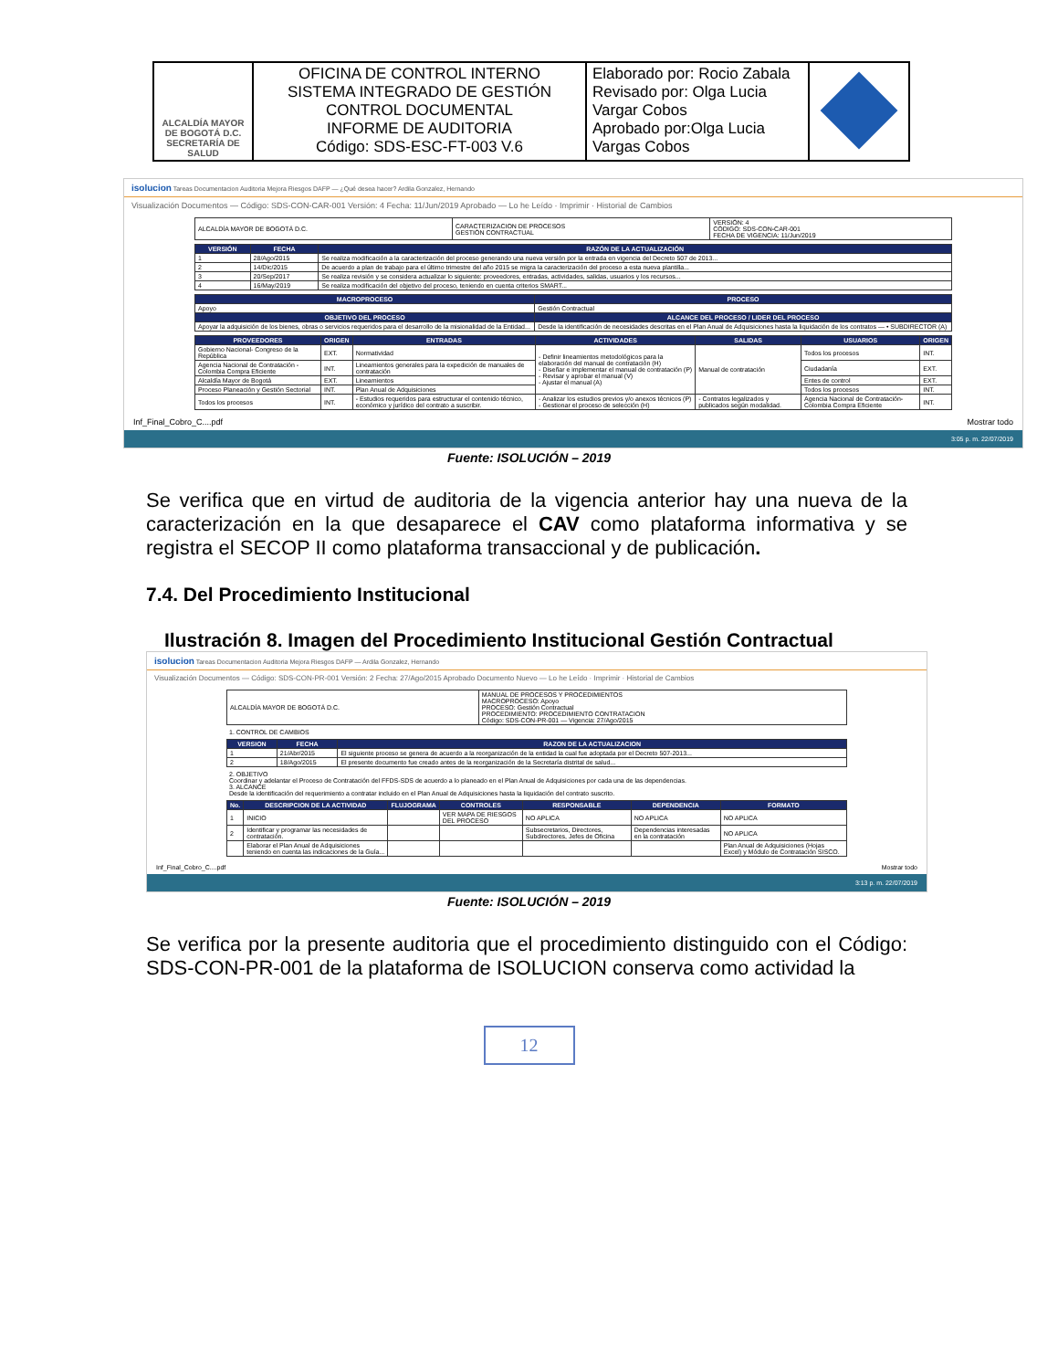| ALCALDÍA MAYOR DE BOGOTÁ D.C. SECRETARÍA DE SALUD | OFICINA DE CONTROL INTERNO SISTEMA INTEGRADO DE GESTIÓN CONTROL DOCUMENTAL INFORME DE AUDITORIA Código: SDS-ESC-FT-003 V.6 | Elaborado por: Rocio Zabala Revisado por: Olga Lucia Vargar Cobos Aprobado por:Olga Lucia Vargas Cobos | |
isolucion Tareas Documentacion Auditoria Mejora Riesgos DAFP — ¿Qué desea hacer? Ardila Gonzalez, Hernando
Visualización Documentos — Código: SDS-CON-CAR-001 Versión: 4 Fecha: 11/Jun/2019 Aprobado — Lo he Leído · Imprimir · Historial de Cambios
| ALCALDÍA MAYOR DE BOGOTÁ D.C. | CARACTERIZACION DE PROCESOS GESTIÓN CONTRACTUAL | VERSIÓN: 4 CÓDIGO: SDS-CON-CAR-001 FECHA DE VIGENCIA: 11/Jun/2019 |
| VERSIÓN | FECHA | RAZÓN DE LA ACTUALIZACIÓN |
| --- | --- | --- |
| 1 | 28/Ago/2015 | Se realiza modificación a la caracterización del proceso generando una nueva versión por la entrada en vigencia del Decreto 507 de 2013... |
| 2 | 14/Dic/2015 | De acuerdo a plan de trabajo para el último trimestre del año 2015 se migra la caracterización del proceso a esta nueva plantilla... |
| 3 | 20/Sep/2017 | Se realiza revisión y se considera actualizar lo siguiente: proveedores, entradas, actividades, salidas, usuarios y los recursos... |
| 4 | 16/May/2019 | Se realiza modificación del objetivo del proceso, teniendo en cuenta criterios SMART... |
| MACROPROCESO | PROCESO |
| --- | --- |
| Apoyo | Gestión Contractual |
| OBJETIVO DEL PROCESO | ALCANCE DEL PROCESO / LIDER DEL PROCESO |
| Apoyar la adquisición de los bienes, obras o servicios requeridos para el desarrollo de la misionalidad de la Entidad... | Desde la identificación de necesidades descritas en el Plan Anual de Adquisiciones hasta la liquidación de los contratos — • SUBDIRECTOR (A) |
| PROVEEDORES | ORIGEN | ENTRADAS | ACTIVIDADES | SALIDAS | USUARIOS | ORIGEN |
| --- | --- | --- | --- | --- | --- | --- |
| Gobierno Nacional- Congreso de la República | EXT. | Normatividad | - Definir lineamientos metodológicos para la elaboración del manual de contratación (H) - Diseñar e implementar el manual de contratación (P) - Revisar y aprobar el manual (V) - Ajustar el manual (A) | Manual de contratación | Todos los procesos | INT. |
| Agencia Nacional de Contratación - Colombia Compra Eficiente | INT. | Lineamientos generales para la expedición de manuales de contratación | | | Ciudadanía | EXT. |
| Alcaldía Mayor de Bogotá | EXT. | Lineamientos | | | Entes de control | EXT. |
| Proceso Planeación y Gestión Sectorial | INT. | Plan Anual de Adquisiciones | | | Todos los procesos | INT. |
| Todos los procesos | INT. | - Estudios requeridos para estructurar el contenido técnico, económico y jurídico del contrato a suscribir. | - Analizar los estudios previos y/o anexos técnicos (P) - Gestionar el proceso de selección (H) | - Contratos legalizados y publicados según modalidad. | Agencia Nacional de Contratación-Colombia Compra Eficiente | INT. |
Inf_Final_Cobro_C....pdf Mostrar todo
3:05 p. m. 22/07/2019
Fuente: ISOLUCIÓN – 2019
Se verifica que en virtud de auditoria de la vigencia anterior hay una nueva de la caracterización en la que desaparece el CAV como plataforma informativa y se registra el SECOP II como plataforma transaccional y de publicación.
7.4. Del Procedimiento Institucional
Ilustración 8. Imagen del Procedimiento Institucional Gestión Contractual
isolucion Tareas Documentacion Auditoria Mejora Riesgos DAFP — Ardila Gonzalez, Hernando
Visualización Documentos — Código: SDS-CON-PR-001 Versión: 2 Fecha: 27/Ago/2015 Aprobado Documento Nuevo — Lo he Leído · Imprimir · Historial de Cambios
| ALCALDÍA MAYOR DE BOGOTÁ D.C. | MANUAL DE PROCESOS Y PROCEDIMIENTOS MACROPROCESO: Apoyo PROCESO: Gestión Contractual PROCEDIMIENTO: PROCEDIMIENTO CONTRATACION Código: SDS-CON-PR-001 — Vigencia: 27/Ago/2015 |
1. CONTROL DE CAMBIOS
| VERSION | FECHA | RAZON DE LA ACTUALIZACION |
| --- | --- | --- |
| 1 | 21/Abr/2015 | El siguiente proceso se genera de acuerdo a la reorganización de la entidad la cual fue adoptada por el Decreto 507-2013... |
| 2 | 18/Ago/2015 | El presente documento fue creado antes de la reorganización de la Secretaría distrital de salud... |
2. OBJETIVO
Coordinar y adelantar el Proceso de Contratación del FFDS-SDS de acuerdo a lo planeado en el Plan Anual de Adquisiciones por cada una de las dependencias.
3. ALCANCE
Desde la identificación del requerimiento a contratar incluido en el Plan Anual de Adquisiciones hasta la liquidación del contrato suscrito.
| No. | DESCRIPCION DE LA ACTIVIDAD | FLUJOGRAMA | CONTROLES | RESPONSABLE | DEPENDENCIA | FORMATO |
| --- | --- | --- | --- | --- | --- | --- |
| 1 | INICIO | | VER MAPA DE RIESGOS DEL PROCESO | NO APLICA | NO APLICA | NO APLICA |
| 2 | Identificar y programar las necesidades de contratación. | | | Subsecretarios, Directores, Subdirectores, Jefes de Oficina | Dependencias interesadas en la contratación | NO APLICA |
| | Elaborar el Plan Anual de Adquisiciones teniendo en cuenta las indicaciones de la Guía... | | | | | Plan Anual de Adquisiciones (Hojas Excel) y Módulo de Contratación SISCO. |
Inf_Final_Cobro_C....pdf Mostrar todo
3:13 p. m. 22/07/2019
Fuente: ISOLUCIÓN – 2019
Se verifica por la presente auditoria que el procedimiento distinguido con el Código: SDS-CON-PR-001 de la plataforma de ISOLUCION conserva como actividad la
12